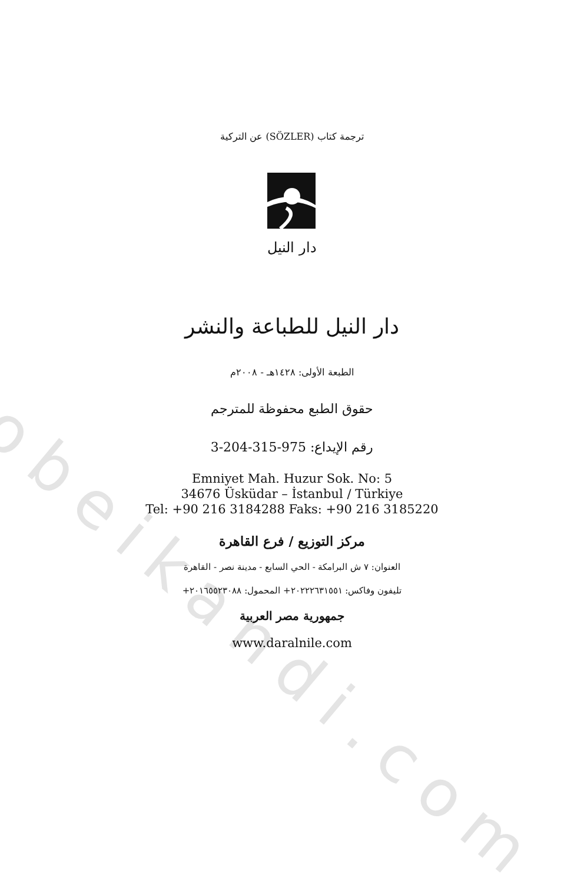obeikandi.com
ترجمة كتاب (SÖZLER) عن التركية
دار النيل
دار النيل للطباعة والنشر
الطبعة الأولى: ١٤٢٨هـ - ٢٠٠٨م
حقوق الطبع محفوظة للمترجم
رقم الإيداع: 975-315-204-3
Emniyet Mah. Huzur Sok. No: 5
34676 Üsküdar – İstanbul / Türkiye
Tel: +90 216 3184288 Faks: +90 216 3185220
مركز التوزيع / فرع القاهرة
العنوان: ٧ ش البرامكة - الحي السابع - مدينة نصر - القاهرة
تليفون وفاكس: ٢٠٢٢٢٦٣١٥٥١+ المحمول: ٢٠١٦٥٥٢٣٠٨٨+
جمهورية مصر العربية
www.daralnile.com